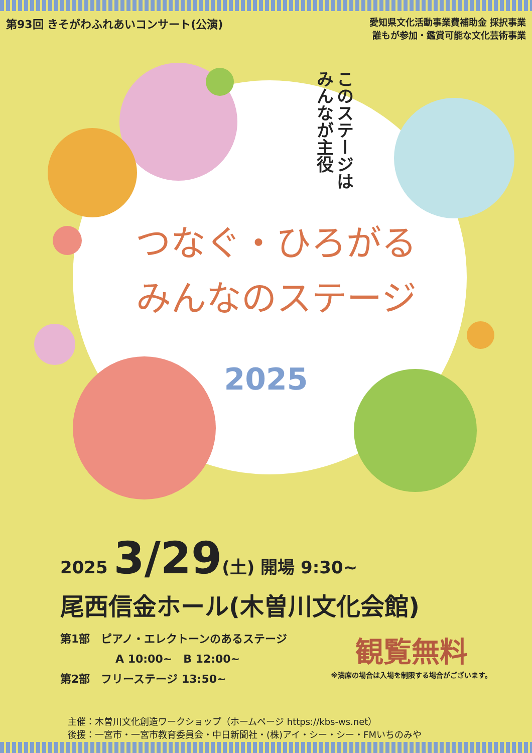第93回 きそがわふれあいコンサート(公演)
愛知県文化活動事業費補助金 採択事業
誰もが参加・鑑賞可能な文化芸術事業
このステージは
みんなが主役
つなぐ・ひろがる
みんなのステージ
2025
2025 3/29(土) 開場 9:30~
尾西信金ホール(木曽川文化会館)
第1部　ピアノ・エレクトーンのあるステージ
　　　　　A 10:00~　B 12:00~
第2部　フリーステージ 13:50~
観覧無料
※満席の場合は入場を制限する場合がございます。
主催：木曽川文化創造ワークショップ（ホームページ https://kbs-ws.net）
後援：一宮市・一宮市教育委員会・中日新聞社・(株)アイ・シー・シー・FMいちのみや